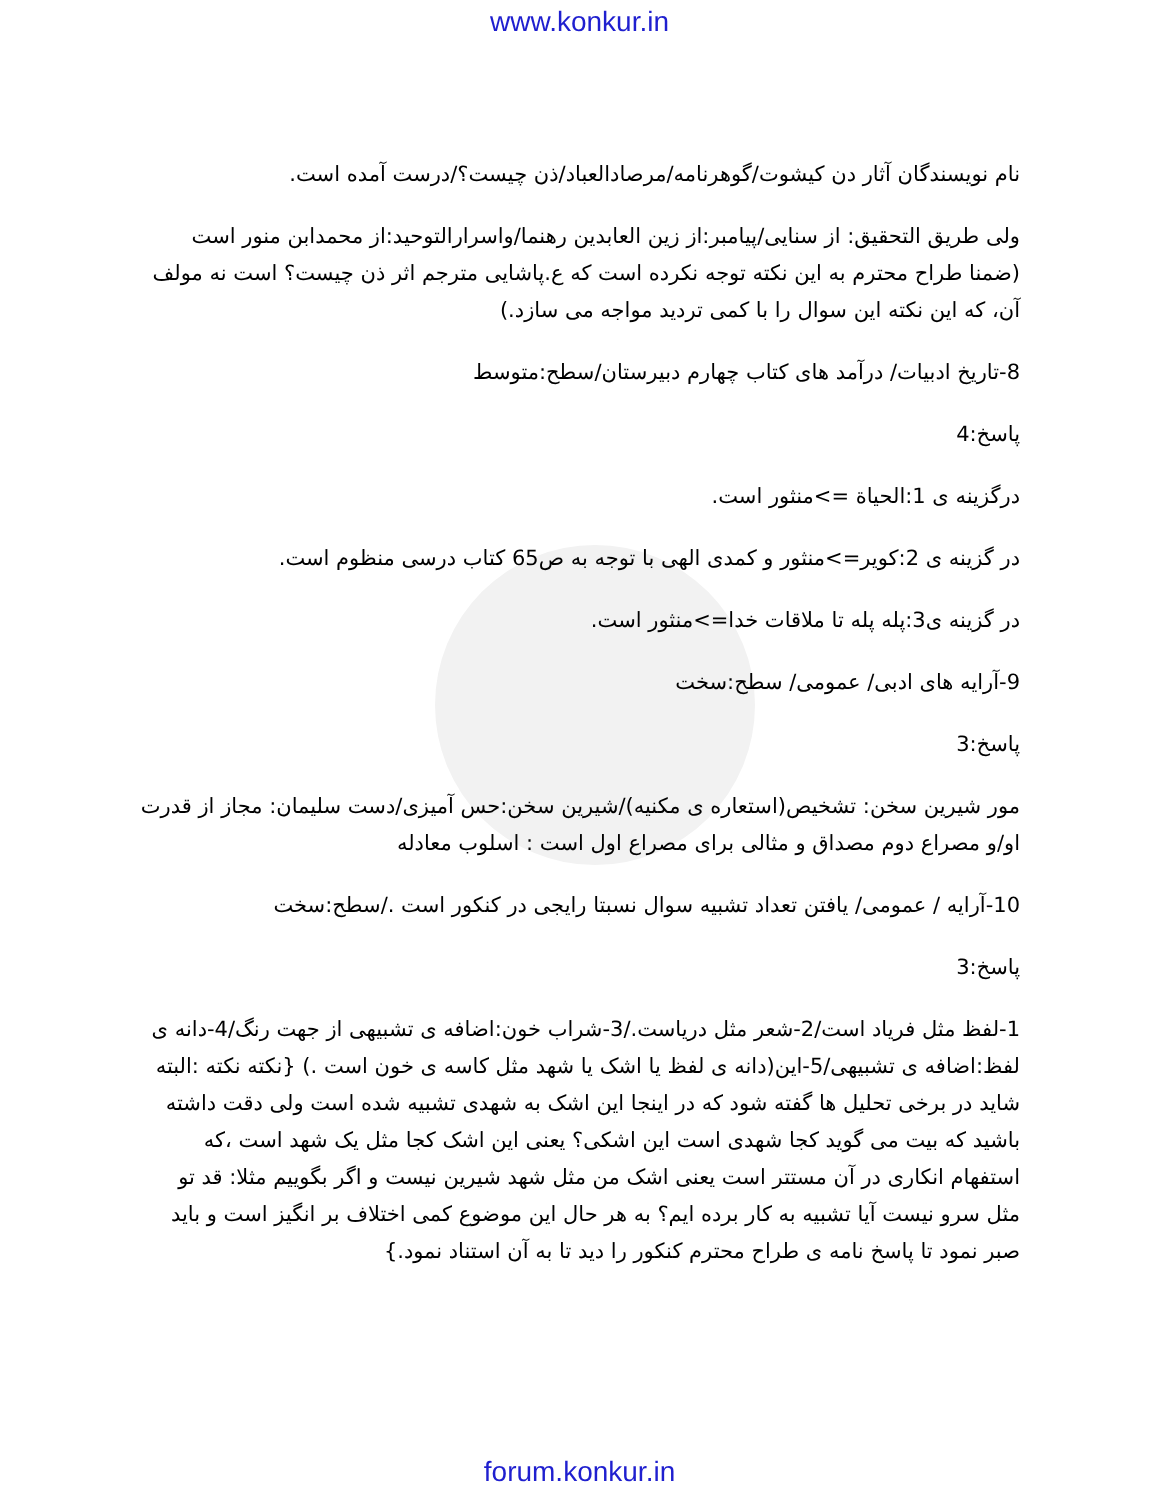www.konkur.in
نام نویسندگان آثار دن کیشوت/گوهرنامه/مرصادالعباد/ذن چیست؟/درست آمده است.
ولی طریق التحقیق: از سنایی/پیامبر:از زین العابدین رهنما/واسرارالتوحید:از محمدابن منور است (ضمنا طراح محترم به این نکته توجه نکرده است که ع.پاشایی مترجم اثر ذن چیست؟ است نه مولف آن، که این نکته این سوال را با کمی تردید مواجه می سازد.)
8-تاریخ ادبیات/ درآمد های کتاب چهارم دبیرستان/سطح:متوسط
پاسخ:4
درگزینه ی 1:الحیاة =>منثور است.
در گزینه ی 2:کویر=>منثور و کمدی الهی با توجه به ص65 کتاب درسی منظوم است.
در گزینه ی3:پله پله تا ملاقات خدا=>منثور است.
9-آرایه های ادبی/ عمومی/ سطح:سخت
پاسخ:3
مور شیرین سخن: تشخیص(استعاره ی مکنیه)/شیرین سخن:حس آمیزی/دست سلیمان: مجاز از قدرت او/و مصراع دوم مصداق و مثالی برای مصراع اول است : اسلوب معادله
10-آرایه / عمومی/ یافتن تعداد تشبیه سوال نسبتا رایجی در کنکور است ./سطح:سخت
پاسخ:3
1-لفظ مثل فریاد است/2-شعر مثل دریاست./3-شراب خون:اضافه ی تشبیهی از جهت رنگ/4-دانه ی لفظ:اضافه ی تشبیهی/5-این(دانه ی لفظ یا اشک یا شهد مثل کاسه ی خون است .) {نکته نکته :البته شاید در برخی تحلیل ها گفته شود که در اینجا این اشک به شهدی تشبیه شده است ولی دقت داشته باشید که بیت می گوید کجا شهدی است این اشکی؟ یعنی این اشک کجا مثل یک شهد است ،که استفهام انکاری در آن مستتر است یعنی اشک من مثل شهد شیرین نیست و اگر بگوییم مثلا: قد تو مثل سرو نیست آیا تشبیه به کار برده ایم؟ به هر حال این موضوع کمی اختلاف بر انگیز است و باید صبر نمود تا پاسخ نامه ی طراح محترم کنکور را دید تا به آن استناد نمود.}
forum.konkur.in